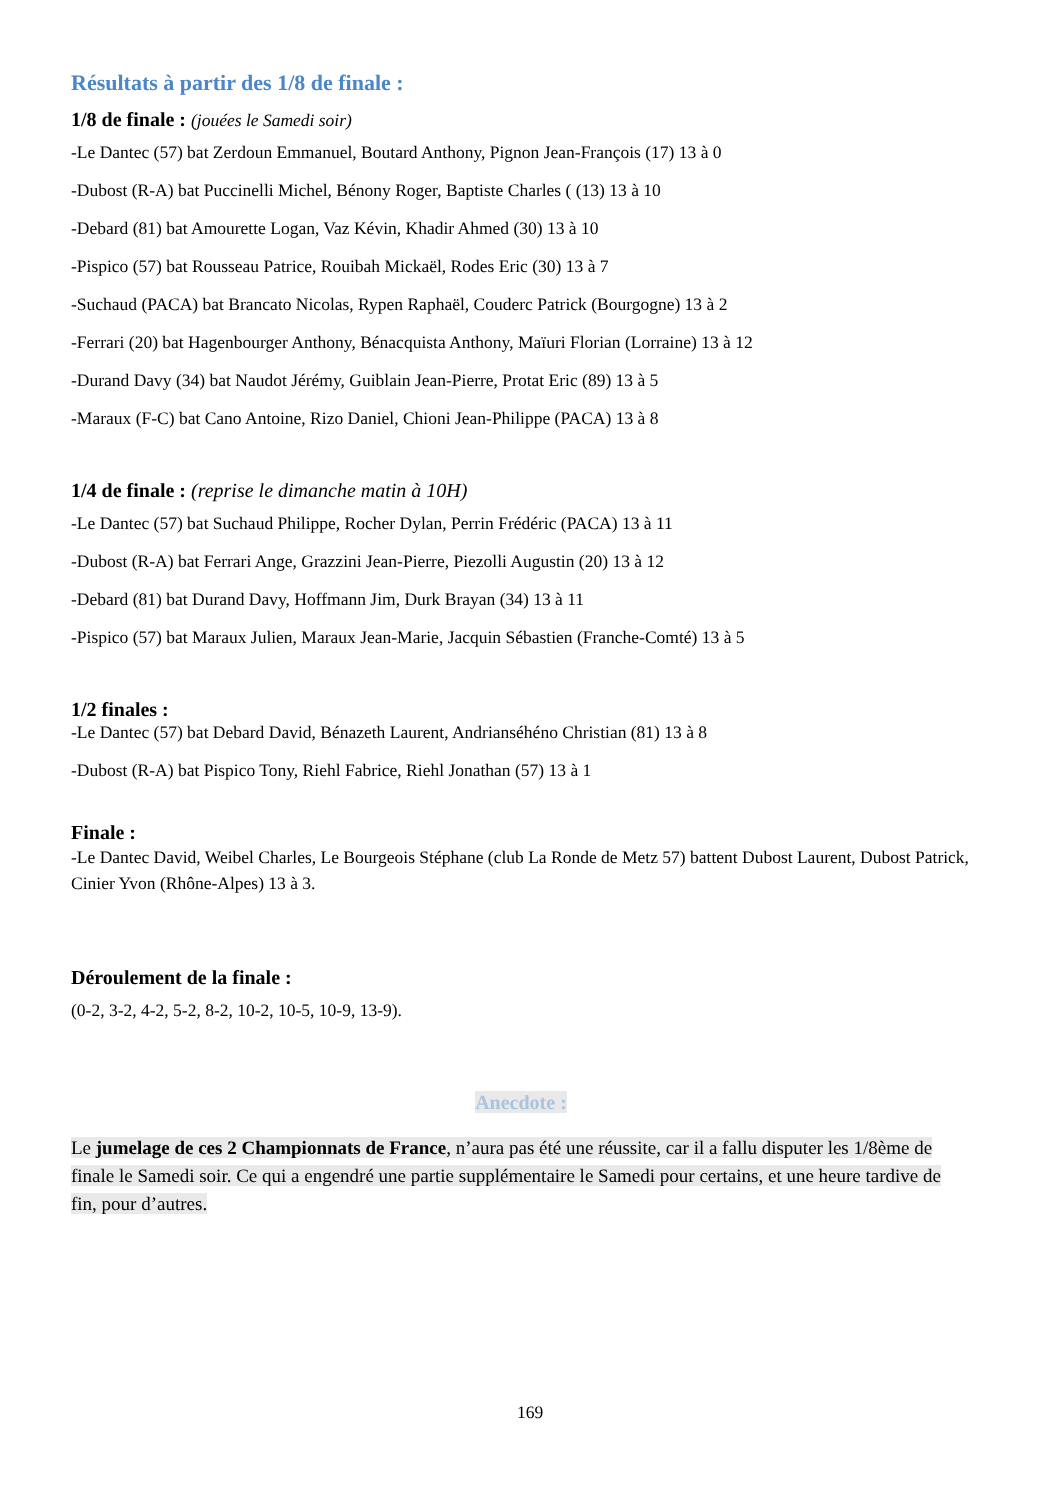Résultats à partir des 1/8 de finale :
1/8 de finale : (jouées le Samedi soir)
-Le Dantec (57) bat Zerdoun Emmanuel, Boutard Anthony, Pignon Jean-François (17) 13 à 0
-Dubost (R-A) bat Puccinelli Michel, Bénony Roger, Baptiste Charles ( (13) 13 à 10
-Debard (81) bat Amourette Logan, Vaz Kévin, Khadir Ahmed (30) 13 à 10
-Pispico (57) bat Rousseau Patrice, Rouibah Mickaël, Rodes Eric (30) 13 à 7
-Suchaud (PACA) bat Brancato Nicolas, Rypen Raphaël, Couderc Patrick (Bourgogne) 13 à 2
-Ferrari (20) bat Hagenbourger Anthony, Bénacquista Anthony, Maïuri Florian (Lorraine) 13 à 12
-Durand Davy (34) bat Naudot Jérémy, Guiblain Jean-Pierre, Protat Eric (89) 13 à 5
-Maraux (F-C) bat Cano Antoine, Rizo Daniel, Chioni Jean-Philippe (PACA) 13 à 8
1/4 de finale : (reprise le dimanche matin à 10H)
-Le Dantec (57) bat Suchaud Philippe, Rocher Dylan, Perrin Frédéric (PACA) 13 à 11
-Dubost (R-A) bat Ferrari Ange, Grazzini Jean-Pierre, Piezolli Augustin (20) 13 à 12
-Debard (81) bat Durand Davy, Hoffmann Jim, Durk Brayan (34) 13 à 11
-Pispico (57) bat Maraux Julien, Maraux Jean-Marie, Jacquin Sébastien (Franche-Comté) 13 à 5
1/2 finales :
-Le Dantec (57) bat Debard David, Bénazeth Laurent, Andrianséhéno Christian (81) 13 à 8
-Dubost (R-A) bat Pispico Tony, Riehl Fabrice, Riehl Jonathan (57) 13 à 1
Finale :
-Le Dantec David, Weibel Charles, Le Bourgeois Stéphane (club La Ronde de Metz 57) battent Dubost Laurent, Dubost Patrick, Cinier Yvon (Rhône-Alpes) 13 à 3.
Déroulement de la finale :
(0-2, 3-2, 4-2, 5-2, 8-2, 10-2, 10-5, 10-9, 13-9).
Anecdote :
Le jumelage de ces 2 Championnats de France, n’aura pas été une réussite, car il a fallu disputer les 1/8ème de finale le Samedi soir. Ce qui a engendré une partie supplémentaire le Samedi pour certains, et une heure tardive de fin, pour d’autres.
169